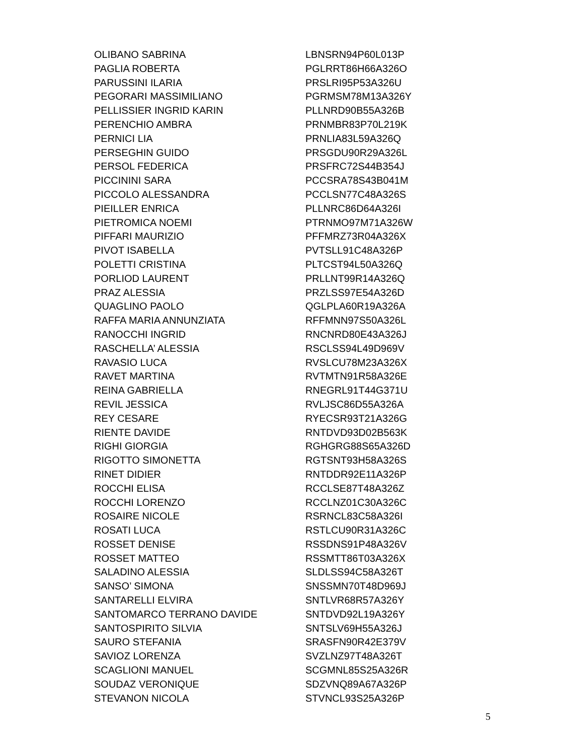| OLIBANO SABRINA | LBNSRN94P60L013P |
| PAGLIA ROBERTA | PGLRRT86H66A326O |
| PARUSSINI ILARIA | PRSLRI95P53A326U |
| PEGORARI MASSIMILIANO | PGRMSM78M13A326Y |
| PELLISSIER INGRID KARIN | PLLNRD90B55A326B |
| PERENCHIO AMBRA | PRNMBR83P70L219K |
| PERNICI LIA | PRNLIA83L59A326Q |
| PERSEGHIN GUIDO | PRSGDU90R29A326L |
| PERSOL FEDERICA | PRSFRC72S44B354J |
| PICCININI SARA | PCCSRA78S43B041M |
| PICCOLO ALESSANDRA | PCCLSN77C48A326S |
| PIEILLER ENRICA | PLLNRC86D64A326I |
| PIETROMICA NOEMI | PTRNMO97M71A326W |
| PIFFARI MAURIZIO | PFFMRZ73R04A326X |
| PIVOT ISABELLA | PVTSLL91C48A326P |
| POLETTI CRISTINA | PLTCST94L50A326Q |
| PORLIOD LAURENT | PRLLNT99R14A326Q |
| PRAZ ALESSIA | PRZLSS97E54A326D |
| QUAGLINO PAOLO | QGLPLA60R19A326A |
| RAFFA MARIA ANNUNZIATA | RFFMNN97S50A326L |
| RANOCCHI INGRID | RNCNRD80E43A326J |
| RASCHELLA’ ALESSIA | RSCLSS94L49D969V |
| RAVASIO LUCA | RVSLCU78M23A326X |
| RAVET MARTINA | RVTMTN91R58A326E |
| REINA GABRIELLA | RNEGRL91T44G371U |
| REVIL JESSICA | RVLJSC86D55A326A |
| REY CESARE | RYECSR93T21A326G |
| RIENTE DAVIDE | RNTDVD93D02B563K |
| RIGHI GIORGIA | RGHGRG88S65A326D |
| RIGOTTO SIMONETTA | RGTSNT93H58A326S |
| RINET DIDIER | RNTDDR92E11A326P |
| ROCCHI ELISA | RCCLSE87T48A326Z |
| ROCCHI LORENZO | RCCLNZ01C30A326C |
| ROSAIRE NICOLE | RSRNCL83C58A326I |
| ROSATI LUCA | RSTLCU90R31A326C |
| ROSSET DENISE | RSSDNS91P48A326V |
| ROSSET MATTEO | RSSMTT86T03A326X |
| SALADINO ALESSIA | SLDLSS94C58A326T |
| SANSO’ SIMONA | SNSSMN70T48D969J |
| SANTARELLI ELVIRA | SNTLVR68R57A326Y |
| SANTOMARCO TERRANO DAVIDE | SNTDVD92L19A326Y |
| SANTOSPIRITO SILVIA | SNTSLV69H55A326J |
| SAURO STEFANIA | SRASFN90R42E379V |
| SAVIOZ LORENZA | SVZLNZ97T48A326T |
| SCAGLIONI MANUEL | SCGMNL85S25A326R |
| SOUDAZ VERONIQUE | SDZVNQ89A67A326P |
| STEVANON NICOLA | STVNCL93S25A326P |
5